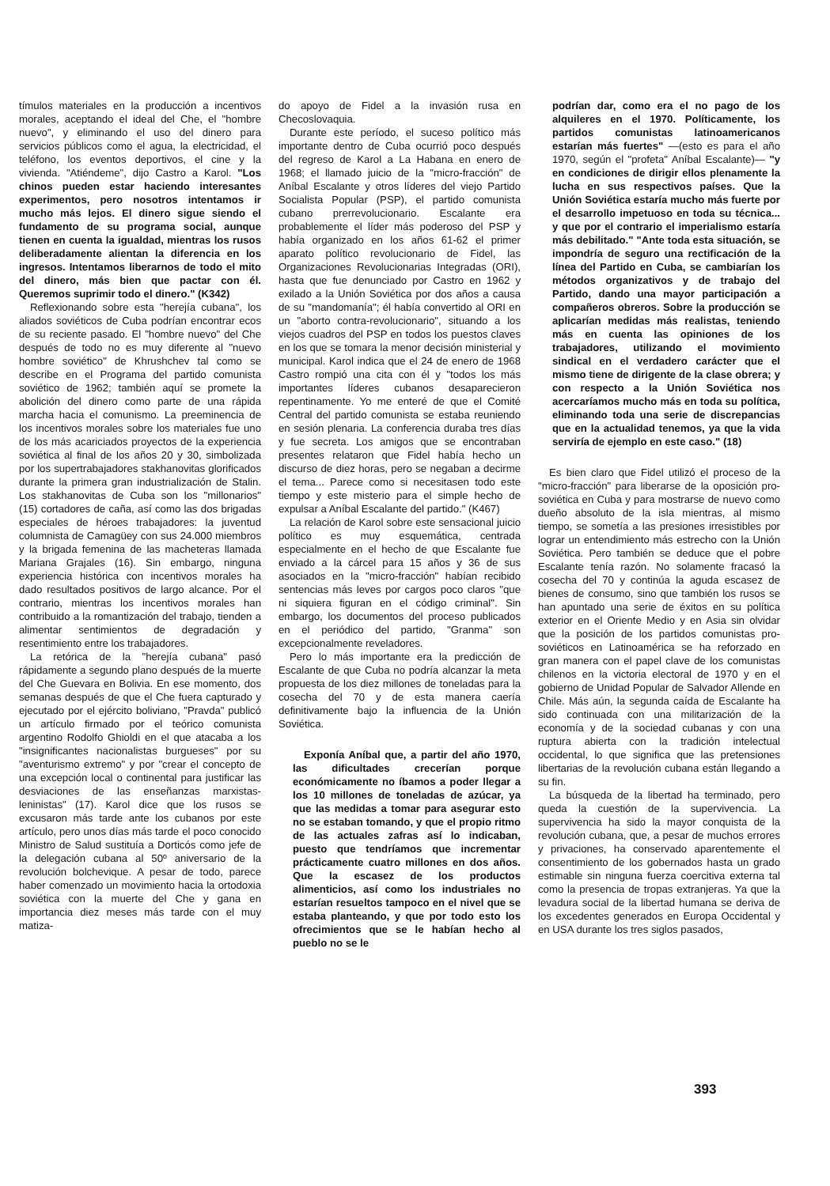tímulos materiales en la producción a incentivos morales, aceptando el ideal del Che, el "hombre nuevo", y eliminando el uso del dinero para servicios públicos como el agua, la electricidad, el teléfono, los eventos deportivos, el cine y la vivienda. "Atiéndeme", dijo Castro a Karol. "Los chinos pueden estar haciendo interesantes experimentos, pero nosotros intentamos ir mucho más lejos. El dinero sigue siendo el fundamento de su programa social, aunque tienen en cuenta la igualdad, mientras los rusos deliberadamente alientan la diferencia en los ingresos. Intentamos liberarnos de todo el mito del dinero, más bien que pactar con él. Queremos suprimir todo el dinero." (K342)
Reflexionando sobre esta "herejía cubana", los aliados soviéticos de Cuba podrían encontrar ecos de su reciente pasado. El "hombre nuevo" del Che después de todo no es muy diferente al "nuevo hombre soviético" de Khrushchev tal como se describe en el Programa del partido comunista soviético de 1962; también aquí se promete la abolición del dinero como parte de una rápida marcha hacia el comunismo. La preeminencia de los incentivos morales sobre los materiales fue uno de los más acariciados proyectos de la experiencia soviética al final de los años 20 y 30, simbolizada por los supertrabajadores stakhanovitas glorificados durante la primera gran industrialización de Stalin. Los stakhanovitas de Cuba son los "millonarios" (15) cortadores de caña, así como las dos brigadas especiales de héroes trabajadores: la juventud columnista de Camagüey con sus 24.000 miembros y la brigada femenina de las macheteras llamada Mariana Grajales (16). Sin embargo, ninguna experiencia histórica con incentivos morales ha dado resultados positivos de largo alcance. Por el contrario, mientras los incentivos morales han contribuido a la romantización del trabajo, tienden a alimentar sentimientos de degradación y resentimiento entre los trabajadores.
La retórica de la "herejía cubana" pasó rápidamente a segundo plano después de la muerte del Che Guevara en Bolivia. En ese momento, dos semanas después de que el Che fuera capturado y ejecutado por el ejército boliviano, "Pravda" publicó un artículo firmado por el teórico comunista argentino Rodolfo Ghioldi en el que atacaba a los "insignificantes nacionalistas burgueses" por su "aventurismo extremo" y por "crear el concepto de una excepción local o continental para justificar las desviaciones de las enseñanzas marxistas-leninistas" (17). Karol dice que los rusos se excusaron más tarde ante los cubanos por este artículo, pero unos días más tarde el poco conocido Ministro de Salud sustituía a Dorticós como jefe de la delegación cubana al 50º aniversario de la revolución bolchevique. A pesar de todo, parece haber comenzado un movimiento hacia la ortodoxia soviética con la muerte del Che y gana en importancia diez meses más tarde con el muy matiza-
do apoyo de Fidel a la invasión rusa en Checoslovaquia.
Durante este período, el suceso político más importante dentro de Cuba ocurrió poco después del regreso de Karol a La Habana en enero de 1968; el llamado juicio de la "micro-fracción" de Aníbal Escalante y otros líderes del viejo Partido Socialista Popular (PSP), el partido comunista cubano prerrevolucionario. Escalante era probablemente el líder más poderoso del PSP y había organizado en los años 61-62 el primer aparato político revolucionario de Fidel, las Organizaciones Revolucionarias Integradas (ORI), hasta que fue denunciado por Castro en 1962 y exilado a la Unión Soviética por dos años a causa de su "mandomanía"; él había convertido al ORI en un "aborto contra-revolucionario", situando a los viejos cuadros del PSP en todos los puestos claves en los que se tomara la menor decisión ministerial y municipal. Karol indica que el 24 de enero de 1968 Castro rompió una cita con él y "todos los más importantes líderes cubanos desaparecieron repentinamente. Yo me enteré de que el Comité Central del partido comunista se estaba reuniendo en sesión plenaria. La conferencia duraba tres días y fue secreta. Los amigos que se encontraban presentes relataron que Fidel había hecho un discurso de diez horas, pero se negaban a decirme el tema... Parece como si necesitasen todo este tiempo y este misterio para el simple hecho de expulsar a Aníbal Escalante del partido." (K467)
La relación de Karol sobre este sensacional juicio político es muy esquemática, centrada especialmente en el hecho de que Escalante fue enviado a la cárcel para 15 años y 36 de sus asociados en la "micro-fracción" habían recibido sentencias más leves por cargos poco claros "que ni siquiera figuran en el código criminal". Sin embargo, los documentos del proceso publicados en el periódico del partido, "Granma" son excepcionalmente reveladores.
Pero lo más importante era la predicción de Escalante de que Cuba no podría alcanzar la meta propuesta de los diez millones de toneladas para la cosecha del 70 y de esta manera caería definitivamente bajo la influencia de la Unión Soviética.
Exponía Aníbal que, a partir del año 1970, las dificultades crecerían porque económicamente no íbamos a poder llegar a los 10 millones de toneladas de azúcar, ya que las medidas a tomar para asegurar esto no se estaban tomando, y que el propio ritmo de las actuales zafras así lo indicaban, puesto que tendríamos que incrementar prácticamente cuatro millones en dos años. Que la escasez de los productos alimenticios, así como los industriales no estarían resueltos tampoco en el nivel que se estaba planteando, y que por todo esto los ofrecimientos que se le habían hecho al pueblo no se le
podrían dar, como era el no pago de los alquileres en el 1970. Políticamente, los partidos comunistas latinoamericanos estarían más fuertes" —(esto es para el año 1970, según el "profeta" Aníbal Escalante)— "y en condiciones de dirigir ellos plenamente la lucha en sus respectivos países. Que la Unión Soviética estaría mucho más fuerte por el desarrollo impetuoso en toda su técnica... y que por el contrario el imperialismo estaría más debilitado." "Ante toda esta situación, se impondría de seguro una rectificación de la línea del Partido en Cuba, se cambiarían los métodos organizativos y de trabajo del Partido, dando una mayor participación a compañeros obreros. Sobre la producción se aplicarían medidas más realistas, teniendo más en cuenta las opiniones de los trabajadores, utilizando el movimiento sindical en el verdadero carácter que el mismo tiene de dirigente de la clase obrera; y con respecto a la Unión Soviética nos acercaríamos mucho más en toda su política, eliminando toda una serie de discrepancias que en la actualidad tenemos, ya que la vida serviría de ejemplo en este caso." (18)
Es bien claro que Fidel utilizó el proceso de la "micro-fracción" para liberarse de la oposición pro-soviética en Cuba y para mostrarse de nuevo como dueño absoluto de la isla mientras, al mismo tiempo, se sometía a las presiones irresistibles por lograr un entendimiento más estrecho con la Unión Soviética. Pero también se deduce que el pobre Escalante tenía razón. No solamente fracasó la cosecha del 70 y continúa la aguda escasez de bienes de consumo, sino que también los rusos se han apuntado una serie de éxitos en su política exterior en el Oriente Medio y en Asia sin olvidar que la posición de los partidos comunistas pro-soviéticos en Latinoamérica se ha reforzado en gran manera con el papel clave de los comunistas chilenos en la victoria electoral de 1970 y en el gobierno de Unidad Popular de Salvador Allende en Chile. Más aún, la segunda caída de Escalante ha sido continuada con una militarización de la economía y de la sociedad cubanas y con una ruptura abierta con la tradición intelectual occidental, lo que significa que las pretensiones libertarias de la revolución cubana están llegando a su fin.
La búsqueda de la libertad ha terminado, pero queda la cuestión de la supervivencia. La supervivencia ha sido la mayor conquista de la revolución cubana, que, a pesar de muchos errores y privaciones, ha conservado aparentemente el consentimiento de los gobernados hasta un grado estimable sin ninguna fuerza coercitiva externa tal como la presencia de tropas extranjeras. Ya que la levadura social de la libertad humana se deriva de los excedentes generados en Europa Occidental y en USA durante los tres siglos pasados,
393